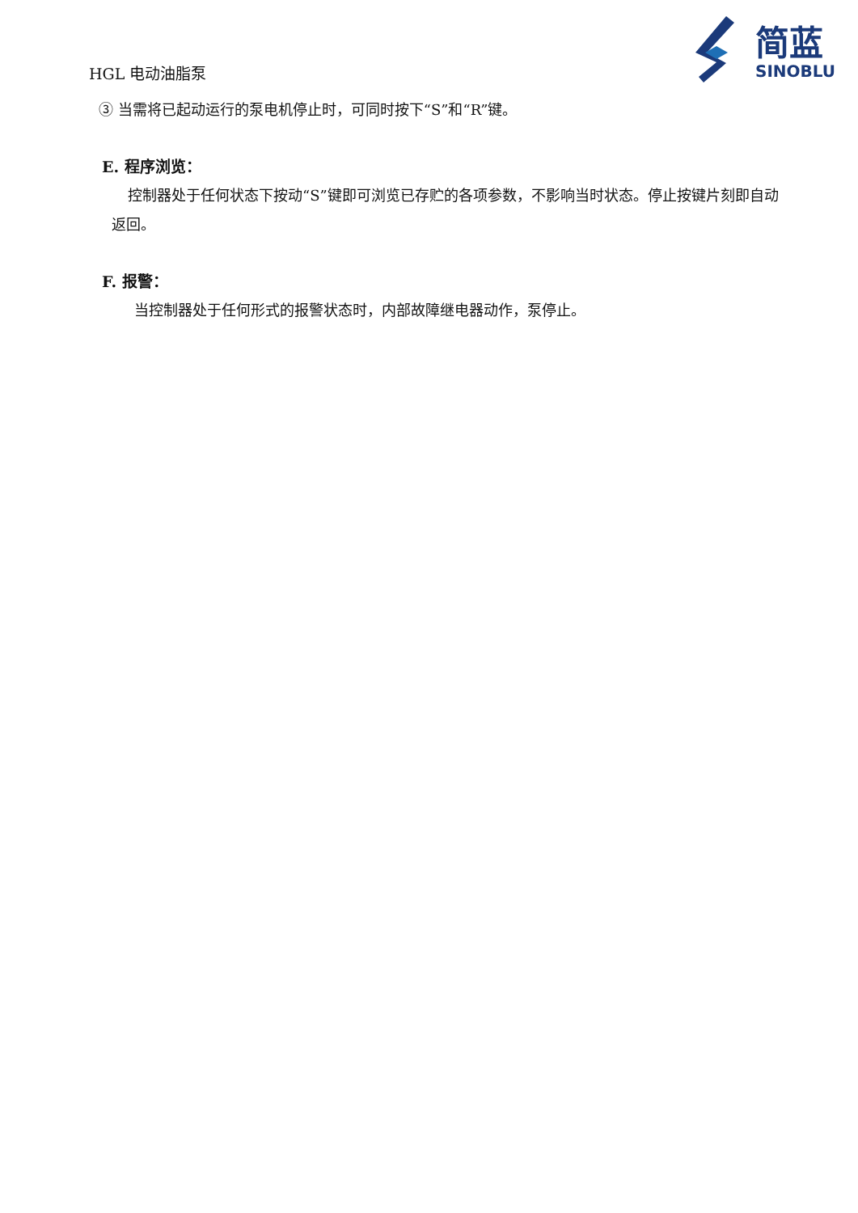简蓝
SINOBLU
HGL 电动油脂泵
③ 当需将已起动运行的泵电机停止时，可同时按下“S”和“R”键。
E. 程序浏览：
控制器处于任何状态下按动“S”键即可浏览已存贮的各项参数，不影响当时状态。停止按键片刻即自动返回。
F. 报警：
当控制器处于任何形式的报警状态时，内部故障继电器动作，泵停止。